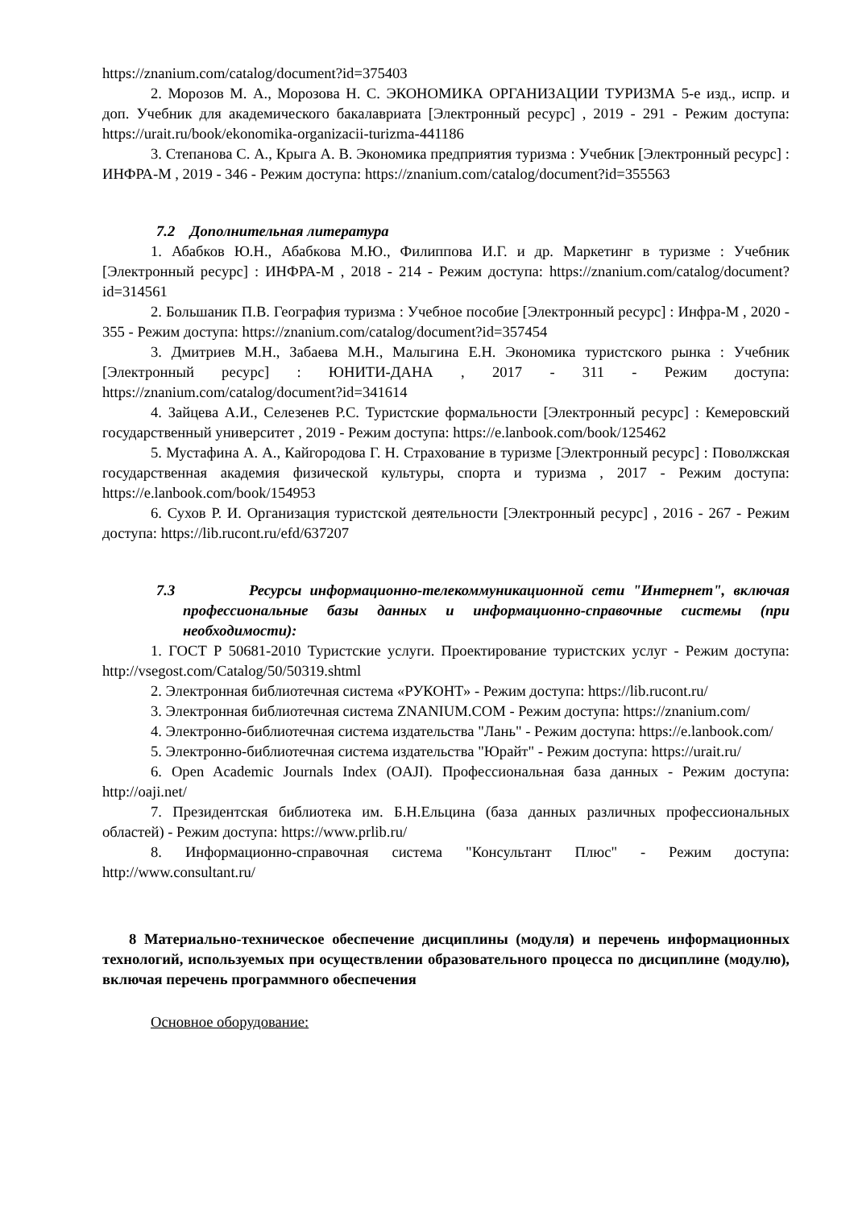https://znanium.com/catalog/document?id=375403
2. Морозов М. А., Морозова Н. С. ЭКОНОМИКА ОРГАНИЗАЦИИ ТУРИЗМА 5-е изд., испр. и доп. Учебник для академического бакалавриата [Электронный ресурс] , 2019 - 291 - Режим доступа: https://urait.ru/book/ekonomika-organizacii-turizma-441186
3. Степанова С. А., Крыга А. В. Экономика предприятия туризма : Учебник [Электронный ресурс] : ИНФРА-М , 2019 - 346 - Режим доступа: https://znanium.com/catalog/document?id=355563
7.2 Дополнительная литература
1. Абабков Ю.Н., Абабкова М.Ю., Филиппова И.Г. и др. Маркетинг в туризме : Учебник [Электронный ресурс] : ИНФРА-М , 2018 - 214 - Режим доступа: https://znanium.com/catalog/document?id=314561
2. Большаник П.В. География туризма : Учебное пособие [Электронный ресурс] : Инфра-М , 2020 - 355 - Режим доступа: https://znanium.com/catalog/document?id=357454
3. Дмитриев М.Н., Забаева М.Н., Малыгина Е.Н. Экономика туристского рынка : Учебник [Электронный ресурс] : ЮНИТИ-ДАНА , 2017 - 311 - Режим доступа: https://znanium.com/catalog/document?id=341614
4. Зайцева А.И., Селезенев Р.С. Туристские формальности [Электронный ресурс] : Кемеровский государственный университет , 2019 - Режим доступа: https://e.lanbook.com/book/125462
5. Мустафина А. А., Кайгородова Г. Н. Страхование в туризме [Электронный ресурс] : Поволжская государственная академия физической культуры, спорта и туризма , 2017 - Режим доступа: https://e.lanbook.com/book/154953
6. Сухов Р. И. Организация туристской деятельности [Электронный ресурс] , 2016 - 267 - Режим доступа: https://lib.rucont.ru/efd/637207
7.3 Ресурсы информационно-телекоммуникационной сети "Интернет", включая профессиональные базы данных и информационно-справочные системы (при необходимости):
1. ГОСТ Р 50681-2010 Туристские услуги. Проектирование туристских услуг - Режим доступа: http://vsegost.com/Catalog/50/50319.shtml
2. Электронная библиотечная система «РУКОНТ» - Режим доступа: https://lib.rucont.ru/
3. Электронная библиотечная система ZNANIUM.COM - Режим доступа: https://znanium.com/
4. Электронно-библиотечная система издательства "Лань" - Режим доступа: https://e.lanbook.com/
5. Электронно-библиотечная система издательства "Юрайт" - Режим доступа: https://urait.ru/
6. Open Academic Journals Index (OAJI). Профессиональная база данных - Режим доступа: http://oaji.net/
7. Президентская библиотека им. Б.Н.Ельцина (база данных различных профессиональных областей) - Режим доступа: https://www.prlib.ru/
8. Информационно-справочная система "Консультант Плюс" - Режим доступа: http://www.consultant.ru/
8 Материально-техническое обеспечение дисциплины (модуля) и перечень информационных технологий, используемых при осуществлении образовательного процесса по дисциплине (модулю), включая перечень программного обеспечения
Основное оборудование: